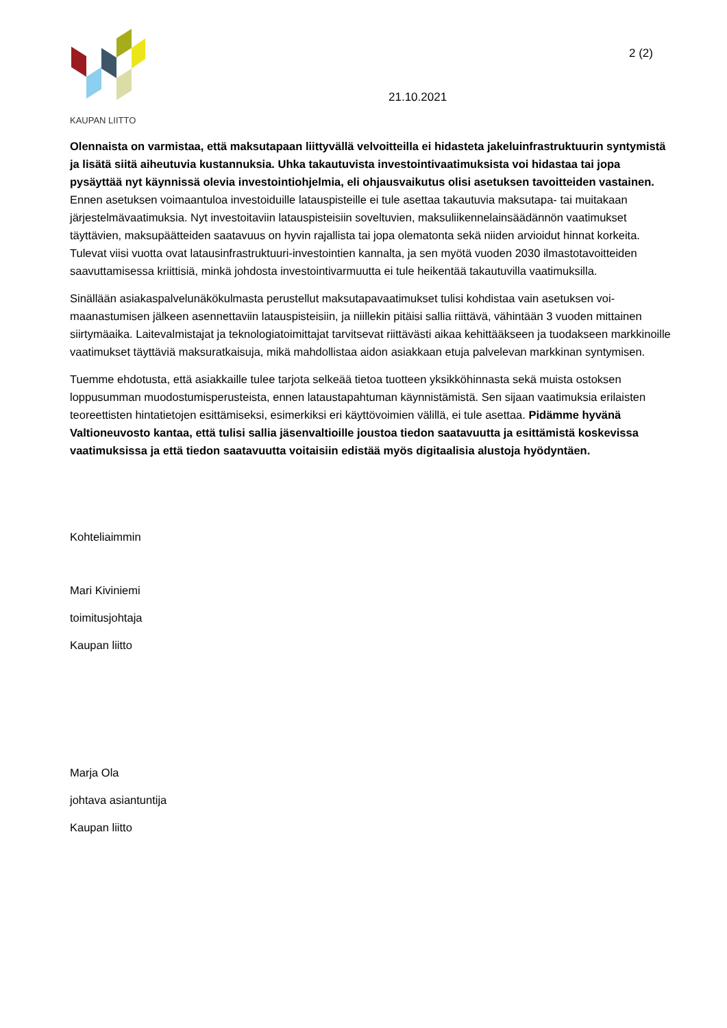KAUPAN LIITTO
21.10.2021
2 (2)
Olennaista on varmistaa, että maksutapaan liittyvällä velvoitteilla ei hidasteta jakeluinfrastruktuurin synty­mistä ja lisätä siitä aiheutuvia kustannuksia. Uhka takautuvista investointivaatimuksista voi hidastaa tai jopa pysäyttää nyt käynnissä olevia investointiohjelmia, eli ohjausvaikutus olisi asetuksen tavoitteiden vas­tainen. Ennen asetuksen voimaantuloa investoiduille latauspisteille ei tule asettaa takautuvia maksutapa- tai muitakaan järjestelmävaatimuksia. Nyt investoitaviin latauspisteisiin soveltuvien, maksuliikennelainsäädännön vaatimukset täyttävien, maksupäätteiden saatavuus on hyvin rajallista tai jopa olematonta sekä niiden arvioi­dut hinnat korkeita. Tulevat viisi vuotta ovat latausinfrastruktuuri-investointien kannalta, ja sen myötä vuoden 2030 ilmastotavoitteiden saavuttamisessa kriittisiä, minkä johdosta investointivarmuutta ei tule heikentää ta­kautuvilla vaatimuksilla.
Sinällään asiakaspalvelunäkökulmasta perustellut maksutapavaatimukset tulisi kohdistaa vain asetuksen voi­maanastumisen jälkeen asennettaviin latauspisteisiin, ja niillekin pitäisi sallia riittävä, vähintään 3 vuoden mit­tainen siirtymäaika. Laitevalmistajat ja teknologiatoimittajat tarvitsevat riittävästi aikaa kehittääkseen ja tuo­dakseen markkinoille vaatimukset täyttäviä maksuratkaisuja, mikä mahdollistaa aidon asiakkaan etuja palvele­van markkinan syntymisen.
Tuemme ehdotusta, että asiakkaille tulee tarjota selkeää tietoa tuotteen yksikköhinnasta sekä muista ostoksen loppusumman muodostumisperusteista, ennen lataustapahtuman käynnistämistä. Sen sijaan vaatimuksia eri­laisten teoreettisten hintatietojen esittämiseksi, esimerkiksi eri käyttövoimien välillä, ei tule asettaa. Pidämme hyvänä Valtioneuvosto kantaa, että tulisi sallia jäsenvaltioille joustoa tiedon saatavuutta ja esittämistä kos­kevissa vaatimuksissa ja että tiedon saatavuutta voitaisiin edistää myös digitaalisia alustoja hyödyntäen.
Kohteliaimmin
Mari Kiviniemi
toimitusjohtaja
Kaupan liitto
Marja Ola
johtava asiantuntija
Kaupan liitto